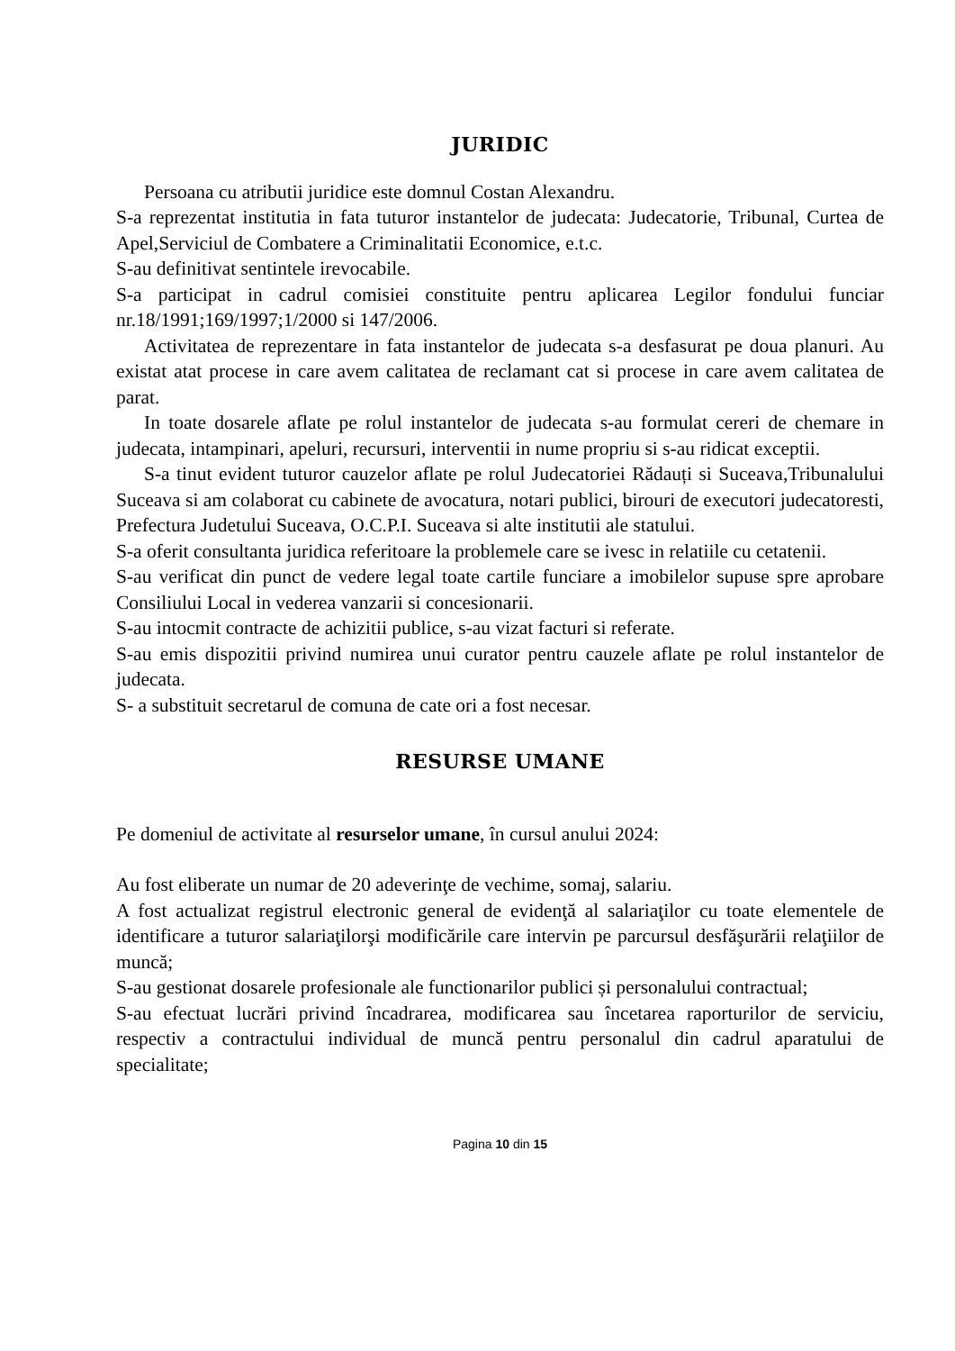JURIDIC
Persoana cu atributii juridice este domnul Costan Alexandru.
S-a reprezentat institutia in fata tuturor instantelor de judecata: Judecatorie, Tribunal, Curtea de Apel,Serviciul de Combatere a Criminalitatii Economice, e.t.c.
S-au definitivat sentintele irevocabile.
S-a participat in cadrul comisiei constituite pentru aplicarea Legilor fondului funciar nr.18/1991;169/1997;1/2000 si 147/2006.
Activitatea de reprezentare in fata instantelor de judecata s-a desfasurat pe doua planuri. Au existat atat procese in care avem calitatea de reclamant cat si procese in care avem calitatea de parat.
In toate dosarele aflate pe rolul instantelor de judecata s-au formulat cereri de chemare in judecata, intampinari, apeluri, recursuri, interventii in nume propriu si s-au ridicat exceptii.
S-a tinut evident tuturor cauzelor aflate pe rolul Judecatoriei Rădauți si Suceava,Tribunalului Suceava si am colaborat cu cabinete de avocatura, notari publici, birouri de executori judecatoresti, Prefectura Judetului Suceava, O.C.P.I. Suceava si alte institutii ale statului.
S-a oferit consultanta juridica referitoare la problemele care se ivesc in relatiile cu cetatenii.
S-au verificat din punct de vedere legal toate cartile funciare a imobilelor supuse spre aprobare Consiliului Local in vederea vanzarii si concesionarii.
S-au intocmit contracte de achizitii publice, s-au vizat facturi si referate.
S-au emis dispozitii privind numirea unui curator pentru cauzele aflate pe rolul instantelor de judecata.
S- a substituit secretarul de comuna de cate ori a fost necesar.
RESURSE UMANE
Pe domeniul de activitate al resurselor umane, în cursul anului 2024:
Au fost eliberate un numar de 20 adeverinţe de vechime, somaj, salariu.
A fost actualizat registrul electronic general de evidenţă al salariaţilor cu toate elementele de identificare a tuturor salariaţilorşi modificările care intervin pe parcursul desfăşurării relaţiilor de muncă;
S-au gestionat dosarele profesionale ale functionarilor publici și personalului contractual;
S-au efectuat lucrări privind încadrarea, modificarea sau încetarea raporturilor de serviciu, respectiv a contractului individual de muncă pentru personalul din cadrul aparatului de specialitate;
Pagina 10 din 15